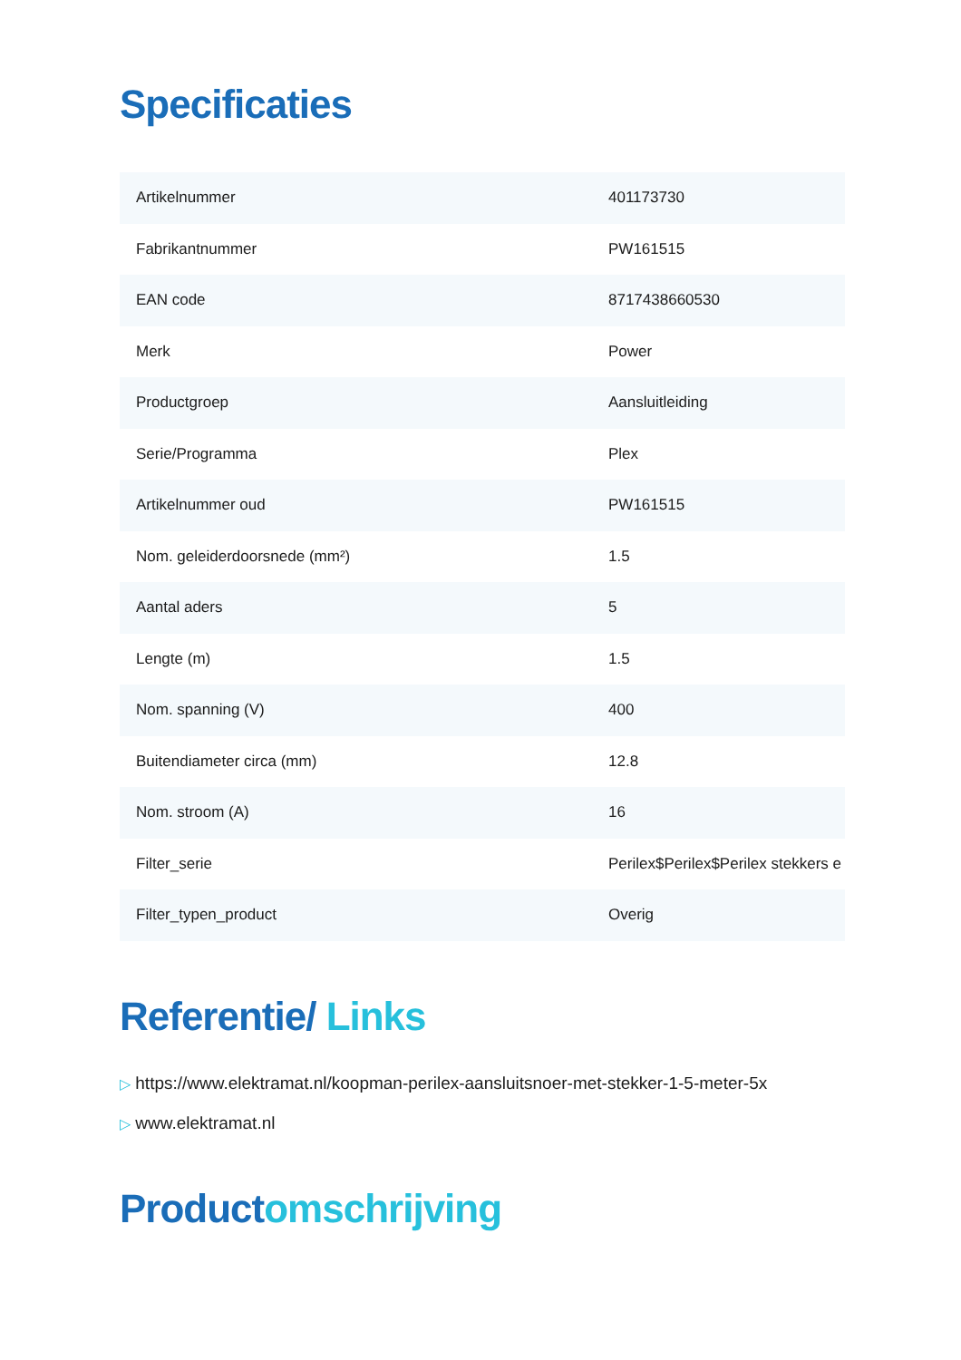Specificaties
| Artikelnummer | 401173730 |
| Fabrikantnummer | PW161515 |
| EAN code | 8717438660530 |
| Merk | Power |
| Productgroep | Aansluitleiding |
| Serie/Programma | Plex |
| Artikelnummer oud | PW161515 |
| Nom. geleiderdoorsnede (mm²) | 1.5 |
| Aantal aders | 5 |
| Lengte (m) | 1.5 |
| Nom. spanning (V) | 400 |
| Buitendiameter circa (mm) | 12.8 |
| Nom. stroom (A) | 16 |
| Filter_serie | Perilex$Perilex$Perilex stekkers e |
| Filter_typen_product | Overig |
Referentie/ Links
▷ https://www.elektramat.nl/koopman-perilex-aansluitsnoer-met-stekker-1-5-meter-5x
▷ www.elektramat.nl
Productomschrijving